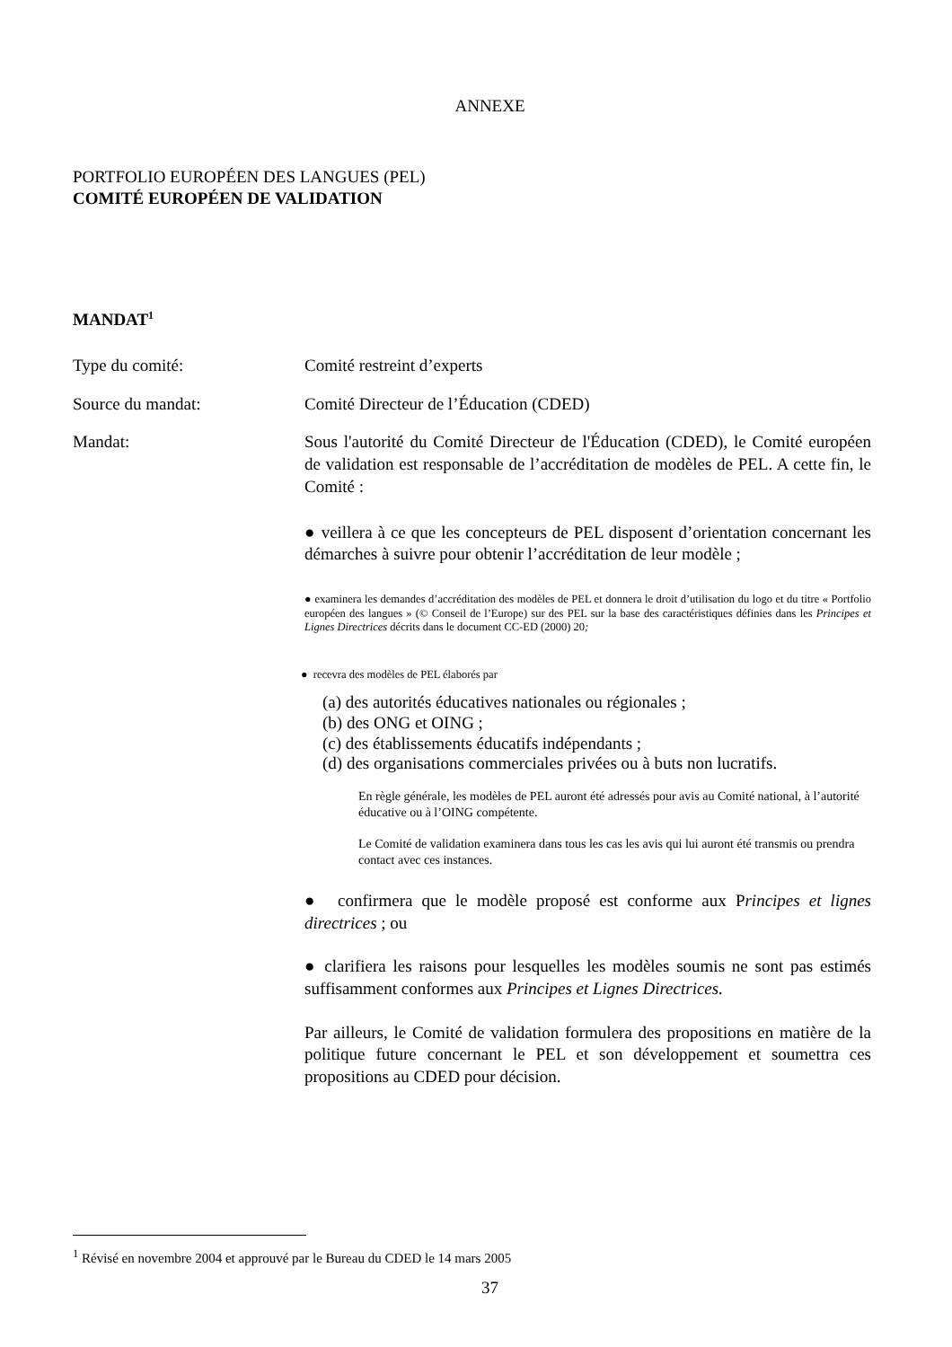ANNEXE
PORTFOLIO EUROPÉEN DES LANGUES (PEL)
COMITÉ EUROPÉEN DE VALIDATION
MANDAT<sup>1</sup>
Type du comité: Comité restreint d’experts
Source du mandat: Comité Directeur de l’Éducation (CDED)
Mandat: Sous l'autorité du Comité Directeur de l'Éducation (CDED), le Comité européen de validation est responsable de l’accréditation de modèles de PEL. A cette fin, le Comité :
● veillera à ce que les concepteurs de PEL disposent d’orientation concernant les démarches à suivre pour obtenir l’accréditation de leur modèle ;
● examinera les demandes d’accréditation des modèles de PEL et donnera le droit d’utilisation du logo et du titre « Portfolio européen des langues » (© Conseil de l’Europe) sur des PEL sur la base des caractéristiques définies dans les Principes et Lignes Directrices décrits dans le document CC-ED (2000) 20;
● recevra des modèles de PEL élaborés par
(a) des autorités éducatives nationales ou régionales ;
(b) des ONG et OING ;
(c) des établissements éducatifs indépendants ;
(d) des organisations commerciales privées ou à buts non lucratifs.
En règle générale, les modèles de PEL auront été adressés pour avis au Comité national, à l’autorité éducative ou à l’OING compétente.
Le Comité de validation examinera dans tous les cas les avis qui lui auront été transmis ou prendra contact avec ces instances.
● confirmera que le modèle proposé est conforme aux Principes et lignes directrices ; ou
● clarifiera les raisons pour lesquelles les modèles soumis ne sont pas estimés suffisamment conformes aux Principes et Lignes Directrices.
Par ailleurs, le Comité de validation formulera des propositions en matière de la politique future concernant le PEL et son développement et soumettra ces propositions au CDED pour décision.
<sup>1</sup> Révisé en novembre 2004 et approuvé par le Bureau du CDED le 14 mars 2005
37